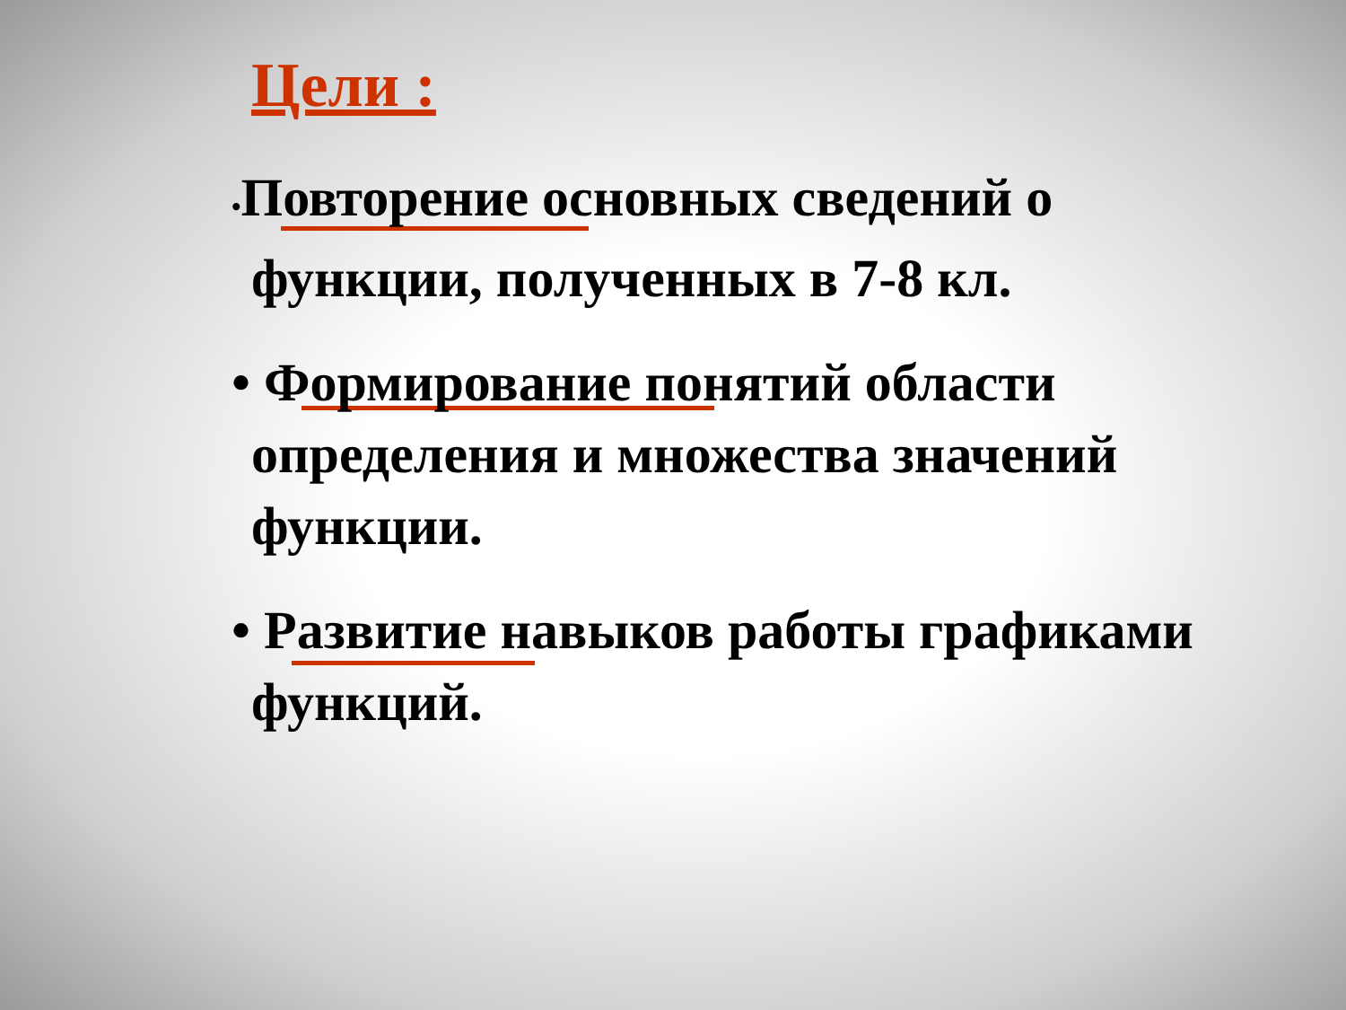Цели :
•Повторение основных сведений о функции, полученных в 7-8 кл.
• Формирование понятий области определения и множества значений функции.
• Развитие навыков работы графиками функций.